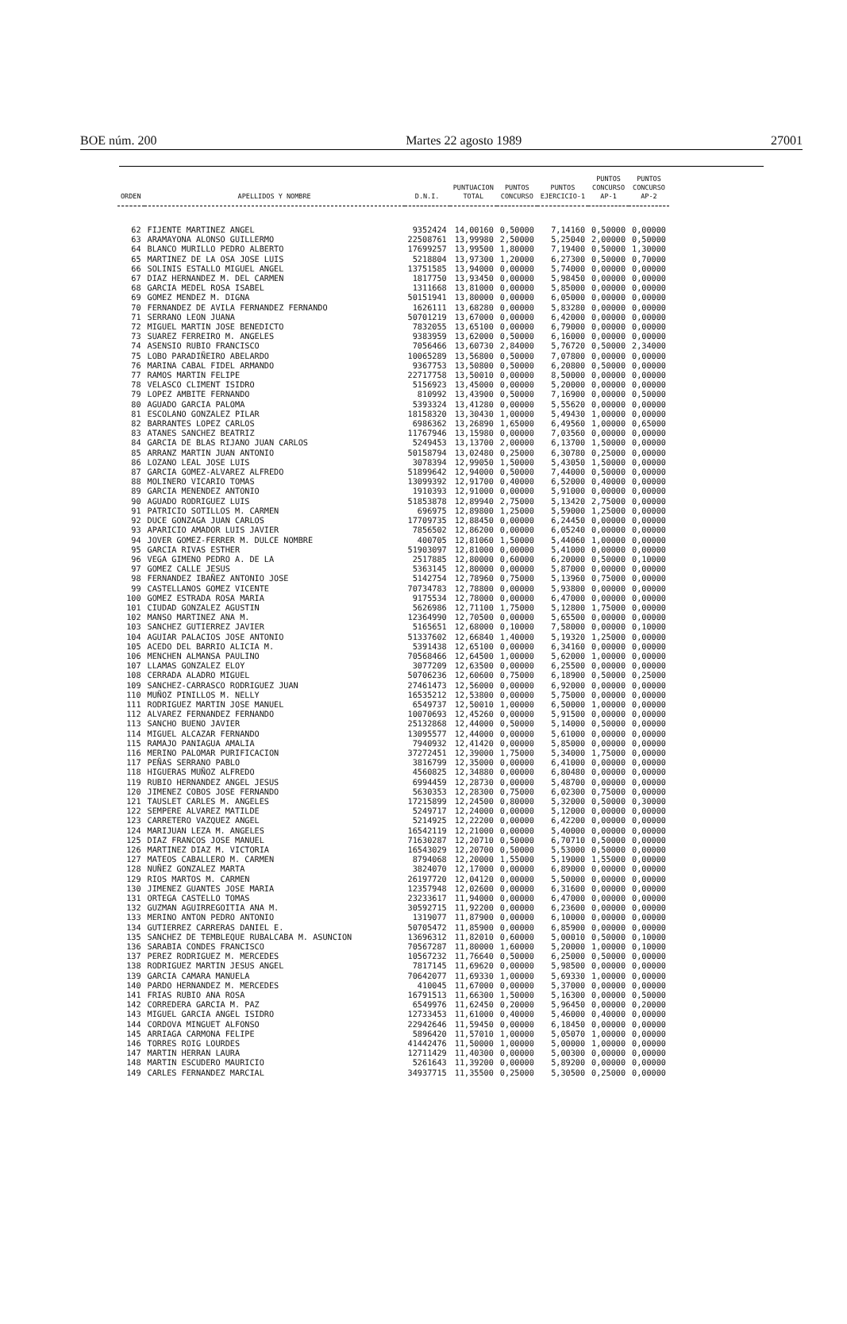BOE núm. 200 Martes 22 agosto 1989 27001
| ORDEN | APELLIDOS Y NOMBRE | D.N.I. | PUNTUACION TOTAL | PUNTOS CONCURSO | PUNTOS EJERCICIO-1 | PUNTOS CONCURSO AP-1 | PUNTOS CONCURSO AP-2 |
| --- | --- | --- | --- | --- | --- | --- | --- |
| 62 | FIJENTE MARTINEZ ANGEL | 9352424 | 14,00160 | 0,50000 | 7,14160 | 0,50000 | 0,00000 |
| 63 | ARAMAYONA ALONSO GUILLERMO | 22508761 | 13,99980 | 2,50000 | 5,25040 | 2,00000 | 0,50000 |
| 64 | BLANCO MURILLO PEDRO ALBERTO | 17699257 | 13,99500 | 1,80000 | 7,19400 | 0,50000 | 1,30000 |
| 65 | MARTINEZ DE LA OSA JOSE LUIS | 5218804 | 13,97300 | 1,20000 | 6,27300 | 0,50000 | 0,70000 |
| 66 | SOLINIS ESTALLO MIGUEL ANGEL | 13751585 | 13,94000 | 0,00000 | 5,74000 | 0,00000 | 0,00000 |
| 67 | DIAZ HERNANDEZ M. DEL CARMEN | 1817750 | 13,93450 | 0,00000 | 5,98450 | 0,00000 | 0,00000 |
| 68 | GARCIA MEDEL ROSA ISABEL | 1311668 | 13,81000 | 0,00000 | 5,85000 | 0,00000 | 0,00000 |
| 69 | GOMEZ MENDEZ M. DIGNA | 50151941 | 13,80000 | 0,00000 | 6,05000 | 0,00000 | 0,00000 |
| 70 | FERNANDEZ DE AVILA FERNANDEZ FERNANDO | 1626111 | 13,68280 | 0,00000 | 5,83280 | 0,00000 | 0,00000 |
| 71 | SERRANO LEON JUANA | 50701219 | 13,67000 | 0,00000 | 6,42000 | 0,00000 | 0,00000 |
| 72 | MIGUEL MARTIN JOSE BENEDICTO | 7832055 | 13,65100 | 0,00000 | 6,79000 | 0,00000 | 0,00000 |
| 73 | SUAREZ FERREIRO M. ANGELES | 9383959 | 13,62000 | 0,50000 | 6,16000 | 0,00000 | 0,00000 |
| 74 | ASENSIO RUBIO FRANCISCO | 7056466 | 13,60730 | 2,84000 | 5,76720 | 0,50000 | 2,34000 |
| 75 | LOBO PARADIÑEIRO ABELARDO | 10065289 | 13,56800 | 0,50000 | 7,07800 | 0,00000 | 0,00000 |
| 76 | MARINA CABAL FIDEL ARMANDO | 9367753 | 13,50800 | 0,50000 | 6,20800 | 0,50000 | 0,00000 |
| 77 | RAMOS MARTIN FELIPE | 22717758 | 13,50010 | 0,00000 | 8,50000 | 0,00000 | 0,00000 |
| 78 | VELASCO CLIMENT ISIDRO | 5156923 | 13,45000 | 0,00000 | 5,20000 | 0,00000 | 0,00000 |
| 79 | LOPEZ AMBITE FERNANDO | 810992 | 13,43900 | 0,50000 | 7,16900 | 0,00000 | 0,50000 |
| 80 | AGUADO GARCIA PALOMA | 5393324 | 13,41280 | 0,00000 | 5,55620 | 0,00000 | 0,00000 |
| 81 | ESCOLANO GONZALEZ PILAR | 18158320 | 13,30430 | 1,00000 | 5,49430 | 1,00000 | 0,00000 |
| 82 | BARRANTES LOPEZ CARLOS | 6986362 | 13,26890 | 1,65000 | 6,49560 | 1,00000 | 0,65000 |
| 83 | ATANES SANCHEZ BEATRIZ | 11767946 | 13,15980 | 0,00000 | 7,03560 | 0,00000 | 0,00000 |
| 84 | GARCIA DE BLAS RIJANO JUAN CARLOS | 5249453 | 13,13700 | 2,00000 | 6,13700 | 1,50000 | 0,00000 |
| 85 | ARRANZ MARTIN JUAN ANTONIO | 50158794 | 13,02480 | 0,25000 | 6,30780 | 0,25000 | 0,00000 |
| 86 | LOZANO LEAL JOSE LUIS | 3078394 | 12,99050 | 1,50000 | 5,43050 | 1,50000 | 0,00000 |
| 87 | GARCIA GOMEZ-ALVAREZ ALFREDO | 51899642 | 12,94000 | 0,50000 | 7,44000 | 0,50000 | 0,00000 |
| 88 | MOLINERO VICARIO TOMAS | 13099392 | 12,91700 | 0,40000 | 6,52000 | 0,40000 | 0,00000 |
| 89 | GARCIA MENENDEZ ANTONIO | 1910393 | 12,91000 | 0,00000 | 5,91000 | 0,00000 | 0,00000 |
| 90 | AGUADO RODRIGUEZ LUIS | 51853878 | 12,89940 | 2,75000 | 5,13420 | 2,75000 | 0,00000 |
| 91 | PATRICIO SOTILLOS M. CARMEN | 696975 | 12,89800 | 1,25000 | 5,59000 | 1,25000 | 0,00000 |
| 92 | DUCE GONZAGA JUAN CARLOS | 17709735 | 12,88450 | 0,00000 | 6,24450 | 0,00000 | 0,00000 |
| 93 | APARICIO AMADOR LUIS JAVIER | 7856502 | 12,86200 | 0,00000 | 6,05240 | 0,00000 | 0,00000 |
| 94 | JOVER GOMEZ-FERRER M. DULCE NOMBRE | 400705 | 12,81060 | 1,50000 | 5,44060 | 1,00000 | 0,00000 |
| 95 | GARCIA RIVAS ESTHER | 51903097 | 12,81000 | 0,00000 | 5,41000 | 0,00000 | 0,00000 |
| 96 | VEGA GIMENO PEDRO A. DE LA | 2517885 | 12,80000 | 0,60000 | 6,20000 | 0,50000 | 0,10000 |
| 97 | GOMEZ CALLE JESUS | 5363145 | 12,80000 | 0,00000 | 5,87000 | 0,00000 | 0,00000 |
| 98 | FERNANDEZ IBAÑEZ ANTONIO JOSE | 5142754 | 12,78960 | 0,75000 | 5,13960 | 0,75000 | 0,00000 |
| 99 | CASTELLANOS GOMEZ VICENTE | 70734783 | 12,78800 | 0,00000 | 5,93800 | 0,00000 | 0,00000 |
| 100 | GOMEZ ESTRADA ROSA MARIA | 9175534 | 12,78000 | 0,00000 | 6,47000 | 0,00000 | 0,00000 |
| 101 | CIUDAD GONZALEZ AGUSTIN | 5626986 | 12,71100 | 1,75000 | 5,12800 | 1,75000 | 0,00000 |
| 102 | MANSO MARTINEZ ANA M. | 12364990 | 12,70500 | 0,00000 | 5,65500 | 0,00000 | 0,00000 |
| 103 | SANCHEZ GUTIERREZ JAVIER | 5165651 | 12,68000 | 0,10000 | 7,58000 | 0,00000 | 0,10000 |
| 104 | AGUIAR PALACIOS JOSE ANTONIO | 51337602 | 12,66840 | 1,40000 | 5,19320 | 1,25000 | 0,00000 |
| 105 | ACEDO DEL BARRIO ALICIA M. | 5391438 | 12,65100 | 0,00000 | 6,34160 | 0,00000 | 0,00000 |
| 106 | MENCHEN ALMANSA PAULINO | 70568466 | 12,64500 | 1,00000 | 5,62000 | 1,00000 | 0,00000 |
| 107 | LLAMAS GONZALEZ ELOY | 3077209 | 12,63500 | 0,00000 | 6,25500 | 0,00000 | 0,00000 |
| 108 | CERRADA ALADRO MIGUEL | 50706236 | 12,60600 | 0,75000 | 6,18900 | 0,50000 | 0,25000 |
| 109 | SANCHEZ-CARRASCO RODRIGUEZ JUAN | 27461473 | 12,56000 | 0,00000 | 6,92000 | 0,00000 | 0,00000 |
| 110 | MUÑOZ PINILLOS M. NELLY | 16535212 | 12,53800 | 0,00000 | 5,75000 | 0,00000 | 0,00000 |
| 111 | RODRIGUEZ MARTIN JOSE MANUEL | 6549737 | 12,50010 | 1,00000 | 6,50000 | 1,00000 | 0,00000 |
| 112 | ALVAREZ FERNANDEZ FERNANDO | 10070693 | 12,45260 | 0,00000 | 5,91500 | 0,00000 | 0,00000 |
| 113 | SANCHO BUENO JAVIER | 25132868 | 12,44000 | 0,50000 | 5,14000 | 0,50000 | 0,00000 |
| 114 | MIGUEL ALCAZAR FERNANDO | 13095577 | 12,44000 | 0,00000 | 5,61000 | 0,00000 | 0,00000 |
| 115 | RAMAJO PANIAGUA AMALIA | 7940932 | 12,41420 | 0,00000 | 5,85000 | 0,00000 | 0,00000 |
| 116 | MERINO PALOMAR PURIFICACION | 37272451 | 12,39000 | 1,75000 | 5,34000 | 1,75000 | 0,00000 |
| 117 | PEÑAS SERRANO PABLO | 3816799 | 12,35000 | 0,00000 | 6,41000 | 0,00000 | 0,00000 |
| 118 | HIGUERAS MUÑOZ ALFREDO | 4560825 | 12,34880 | 0,00000 | 6,80480 | 0,00000 | 0,00000 |
| 119 | RUBIO HERNANDEZ ANGEL JESUS | 6994459 | 12,28730 | 0,00000 | 5,48700 | 0,00000 | 0,00000 |
| 120 | JIMENEZ COBOS JOSE FERNANDO | 5630353 | 12,28300 | 0,75000 | 6,02300 | 0,75000 | 0,00000 |
| 121 | TAUSLET CARLES M. ANGELES | 17215899 | 12,24500 | 0,80000 | 5,32000 | 0,50000 | 0,30000 |
| 122 | SEMPERE ALVAREZ MATILDE | 5249717 | 12,24000 | 0,00000 | 5,12000 | 0,00000 | 0,00000 |
| 123 | CARRETERO VAZQUEZ ANGEL | 5214925 | 12,22200 | 0,00000 | 6,42200 | 0,00000 | 0,00000 |
| 124 | MARIJUAN LEZA M. ANGELES | 16542119 | 12,21000 | 0,00000 | 5,40000 | 0,00000 | 0,00000 |
| 125 | DIAZ FRANCOS JOSE MANUEL | 71630287 | 12,20710 | 0,50000 | 6,70710 | 0,50000 | 0,00000 |
| 126 | MARTINEZ DIAZ M. VICTORIA | 16543029 | 12,20700 | 0,50000 | 5,53000 | 0,50000 | 0,00000 |
| 127 | MATEOS CABALLERO M. CARMEN | 8794068 | 12,20000 | 1,55000 | 5,19000 | 1,55000 | 0,00000 |
| 128 | NUÑEZ GONZALEZ MARTA | 3824070 | 12,17000 | 0,00000 | 6,89000 | 0,00000 | 0,00000 |
| 129 | RIOS MARTOS M. CARMEN | 26197720 | 12,04120 | 0,00000 | 5,50000 | 0,00000 | 0,00000 |
| 130 | JIMENEZ GUANTES JOSE MARIA | 12357948 | 12,02600 | 0,00000 | 6,31600 | 0,00000 | 0,00000 |
| 131 | ORTEGA CASTELLO TOMAS | 23233617 | 11,94000 | 0,00000 | 6,47000 | 0,00000 | 0,00000 |
| 132 | GUZMAN AGUIRREGOITIA ANA M. | 30592715 | 11,92200 | 0,00000 | 6,23600 | 0,00000 | 0,00000 |
| 133 | MERINO ANTON PEDRO ANTONIO | 1319077 | 11,87900 | 0,00000 | 6,10000 | 0,00000 | 0,00000 |
| 134 | GUTIERREZ CARRERAS DANIEL E. | 50705472 | 11,85900 | 0,00000 | 6,85900 | 0,00000 | 0,00000 |
| 135 | SANCHEZ DE TEMBLEQUE RUBALCABA M. ASUNCION | 13696312 | 11,82010 | 0,60000 | 5,00010 | 0,50000 | 0,10000 |
| 136 | SARABIA CONDES FRANCISCO | 70567287 | 11,80000 | 1,60000 | 5,20000 | 1,00000 | 0,10000 |
| 137 | PEREZ RODRIGUEZ M. MERCEDES | 10567232 | 11,76640 | 0,50000 | 6,25000 | 0,50000 | 0,00000 |
| 138 | RODRIGUEZ MARTIN JESUS ANGEL | 7817145 | 11,69620 | 0,00000 | 5,98500 | 0,00000 | 0,00000 |
| 139 | GARCIA CAMARA MANUELA | 70642077 | 11,69330 | 1,00000 | 5,69330 | 1,00000 | 0,00000 |
| 140 | PARDO HERNANDEZ M. MERCEDES | 410045 | 11,67000 | 0,00000 | 5,37000 | 0,00000 | 0,00000 |
| 141 | FRIAS RUBIO ANA ROSA | 16791513 | 11,66300 | 1,50000 | 5,16300 | 0,00000 | 0,50000 |
| 142 | CORREDERA GARCIA M. PAZ | 6549976 | 11,62450 | 0,20000 | 5,96450 | 0,00000 | 0,20000 |
| 143 | MIGUEL GARCIA ANGEL ISIDRO | 12733453 | 11,61000 | 0,40000 | 5,46000 | 0,40000 | 0,00000 |
| 144 | CORDOVA MINGUET ALFONSO | 22942646 | 11,59450 | 0,00000 | 6,18450 | 0,00000 | 0,00000 |
| 145 | ARRIAGA CARMONA FELIPE | 5896420 | 11,57010 | 1,00000 | 5,05070 | 1,00000 | 0,00000 |
| 146 | TORRES ROIG LOURDES | 41442476 | 11,50000 | 1,00000 | 5,00000 | 1,00000 | 0,00000 |
| 147 | MARTIN HERRAN LAURA | 12711429 | 11,40300 | 0,00000 | 5,00300 | 0,00000 | 0,00000 |
| 148 | MARTIN ESCUDERO MAURICIO | 5261643 | 11,39200 | 0,00000 | 5,89200 | 0,00000 | 0,00000 |
| 149 | CARLES FERNANDEZ MARCIAL | 34937715 | 11,35500 | 0,25000 | 5,30500 | 0,25000 | 0,00000 |